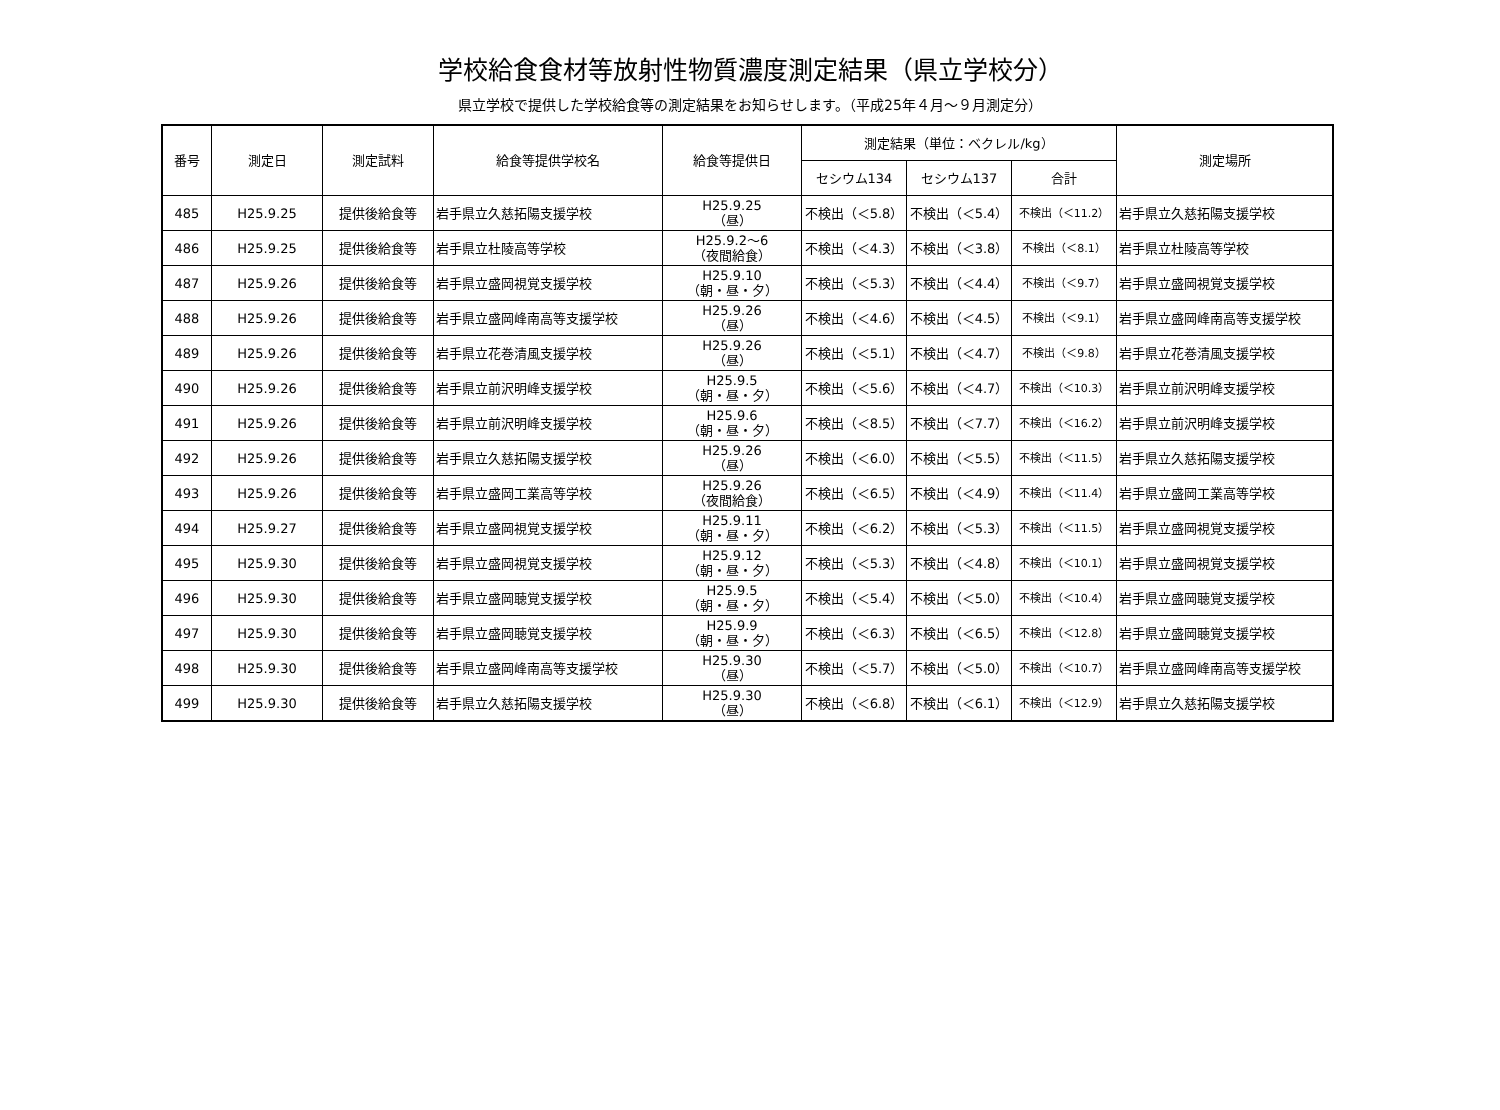学校給食食材等放射性物質濃度測定結果（県立学校分）
県立学校で提供した学校給食等の測定結果をお知らせします。（平成25年４月～９月測定分）
| 番号 | 測定日 | 測定試料 | 給食等提供学校名 | 給食等提供日 | 測定結果（単位：ベクレル/kg） | | | 測定場所 |
| --- | --- | --- | --- | --- | --- | --- | --- | --- |
| | | | | | セシウム134 | セシウム137 | 合計 | |
| 485 | H25.9.25 | 提供後給食等 | 岩手県立久慈拓陽支援学校 | H25.9.25 （昼） | 不検出（＜5.8） | 不検出（＜5.4） | 不検出（＜11.2） | 岩手県立久慈拓陽支援学校 |
| 486 | H25.9.25 | 提供後給食等 | 岩手県立杜陵高等学校 | H25.9.2～6 （夜間給食） | 不検出（＜4.3） | 不検出（＜3.8） | 不検出（＜8.1） | 岩手県立杜陵高等学校 |
| 487 | H25.9.26 | 提供後給食等 | 岩手県立盛岡視覚支援学校 | H25.9.10 （朝・昼・夕） | 不検出（＜5.3） | 不検出（＜4.4） | 不検出（＜9.7） | 岩手県立盛岡視覚支援学校 |
| 488 | H25.9.26 | 提供後給食等 | 岩手県立盛岡峰南高等支援学校 | H25.9.26 （昼） | 不検出（＜4.6） | 不検出（＜4.5） | 不検出（＜9.1） | 岩手県立盛岡峰南高等支援学校 |
| 489 | H25.9.26 | 提供後給食等 | 岩手県立花巻清風支援学校 | H25.9.26 （昼） | 不検出（＜5.1） | 不検出（＜4.7） | 不検出（＜9.8） | 岩手県立花巻清風支援学校 |
| 490 | H25.9.26 | 提供後給食等 | 岩手県立前沢明峰支援学校 | H25.9.5 （朝・昼・夕） | 不検出（＜5.6） | 不検出（＜4.7） | 不検出（＜10.3） | 岩手県立前沢明峰支援学校 |
| 491 | H25.9.26 | 提供後給食等 | 岩手県立前沢明峰支援学校 | H25.9.6 （朝・昼・夕） | 不検出（＜8.5） | 不検出（＜7.7） | 不検出（＜16.2） | 岩手県立前沢明峰支援学校 |
| 492 | H25.9.26 | 提供後給食等 | 岩手県立久慈拓陽支援学校 | H25.9.26 （昼） | 不検出（＜6.0） | 不検出（＜5.5） | 不検出（＜11.5） | 岩手県立久慈拓陽支援学校 |
| 493 | H25.9.26 | 提供後給食等 | 岩手県立盛岡工業高等学校 | H25.9.26 （夜間給食） | 不検出（＜6.5） | 不検出（＜4.9） | 不検出（＜11.4） | 岩手県立盛岡工業高等学校 |
| 494 | H25.9.27 | 提供後給食等 | 岩手県立盛岡視覚支援学校 | H25.9.11 （朝・昼・夕） | 不検出（＜6.2） | 不検出（＜5.3） | 不検出（＜11.5） | 岩手県立盛岡視覚支援学校 |
| 495 | H25.9.30 | 提供後給食等 | 岩手県立盛岡視覚支援学校 | H25.9.12 （朝・昼・夕） | 不検出（＜5.3） | 不検出（＜4.8） | 不検出（＜10.1） | 岩手県立盛岡視覚支援学校 |
| 496 | H25.9.30 | 提供後給食等 | 岩手県立盛岡聴覚支援学校 | H25.9.5 （朝・昼・夕） | 不検出（＜5.4） | 不検出（＜5.0） | 不検出（＜10.4） | 岩手県立盛岡聴覚支援学校 |
| 497 | H25.9.30 | 提供後給食等 | 岩手県立盛岡聴覚支援学校 | H25.9.9 （朝・昼・夕） | 不検出（＜6.3） | 不検出（＜6.5） | 不検出（＜12.8） | 岩手県立盛岡聴覚支援学校 |
| 498 | H25.9.30 | 提供後給食等 | 岩手県立盛岡峰南高等支援学校 | H25.9.30 （昼） | 不検出（＜5.7） | 不検出（＜5.0） | 不検出（＜10.7） | 岩手県立盛岡峰南高等支援学校 |
| 499 | H25.9.30 | 提供後給食等 | 岩手県立久慈拓陽支援学校 | H25.9.30 （昼） | 不検出（＜6.8） | 不検出（＜6.1） | 不検出（＜12.9） | 岩手県立久慈拓陽支援学校 |